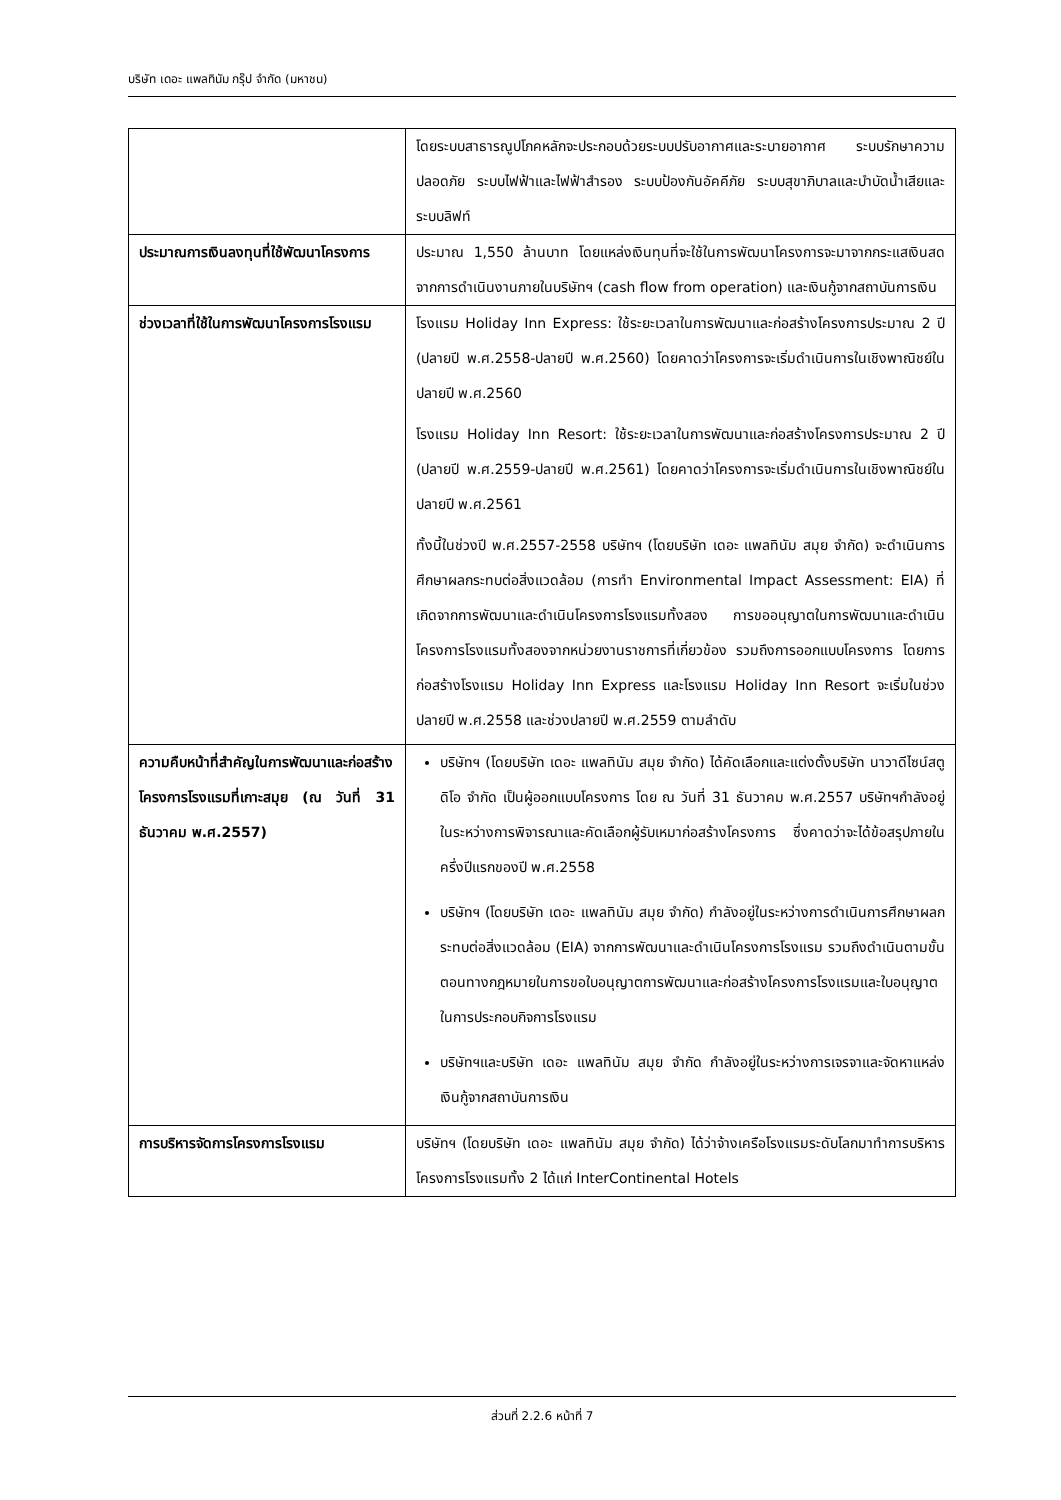บริษัท เดอะ แพลทินัม กรุ๊ป จำกัด (มหาชน)
| | โดยระบบสาธารณูปโภคหลักจะประกอบด้วยระบบปรับอากาศและระบายอากาศ ระบบรักษาความปลอดภัย ระบบไฟฟ้าและไฟฟ้าสำรอง ระบบป้องกันอัคคีภัย ระบบสุขาภิบาลและบำบัดน้ำเสียและระบบลิฟท์ |
| ประมาณการเงินลงทุนที่ใช้พัฒนาโครงการ | ประมาณ 1,550 ล้านบาท โดยแหล่งเงินทุนที่จะใช้ในการพัฒนาโครงการจะมาจากกระแสเงินสดจากการดำเนินงานภายในบริษัทฯ (cash flow from operation) และเงินกู้จากสถาบันการเงิน |
| ช่วงเวลาที่ใช้ในการพัฒนาโครงการโรงแรม | โรงแรม Holiday Inn Express: ใช้ระยะเวลาในการพัฒนาและก่อสร้างโครงการประมาณ 2 ปี (ปลายปี พ.ศ.2558-ปลายปี พ.ศ.2560) โดยคาดว่าโครงการจะเริ่มดำเนินการในเชิงพาณิชย์ในปลายปี พ.ศ.2560 โรงแรม Holiday Inn Resort: ใช้ระยะเวลาในการพัฒนาและก่อสร้างโครงการประมาณ 2 ปี (ปลายปี พ.ศ.2559-ปลายปี พ.ศ.2561) โดยคาดว่าโครงการจะเริ่มดำเนินการในเชิงพาณิชย์ในปลายปี พ.ศ.2561 ทั้งนี้ในช่วงปี พ.ศ.2557-2558 บริษัทฯ (โดยบริษัท เดอะ แพลทินัม สมุย จำกัด) จะดำเนินการศึกษาผลกระทบต่อสิ่งแวดล้อม (การทำ Environmental Impact Assessment: EIA) ที่เกิดจากการพัฒนาและดำเนินโครงการโรงแรมทั้งสอง การขออนุญาตในการพัฒนาและดำเนินโครงการโรงแรมทั้งสองจากหน่วยงานราชการที่เกี่ยวข้อง รวมถึงการออกแบบโครงการ โดยการก่อสร้างโรงแรม Holiday Inn Express และโรงแรม Holiday Inn Resort จะเริ่มในช่วงปลายปี พ.ศ.2558 และช่วงปลายปี พ.ศ.2559 ตามลำดับ |
| ความคืบหน้าที่สำคัญในการพัฒนาและก่อสร้างโครงการโรงแรมที่เกาะสมุย (ณ วันที่ 31 ธันวาคม พ.ศ.2557) | บริษัทฯ (โดยบริษัท เดอะ แพลทินัม สมุย จำกัด) ได้คัดเลือกและแต่งตั้งบริษัท นาวาดีไซน์สตูดิโอ จำกัด เป็นผู้ออกแบบโครงการ โดย ณ วันที่ 31 ธันวาคม พ.ศ.2557 บริษัทฯกำลังอยู่ในระหว่างการพิจารณาและคัดเลือกผู้รับเหมาก่อสร้างโครงการ ซึ่งคาดว่าจะได้ข้อสรุปภายในครึ่งปีแรกของปี พ.ศ.2558 บริษัทฯ (โดยบริษัท เดอะ แพลทินัม สมุย จำกัด) กำลังอยู่ในระหว่างการดำเนินการศึกษาผลกระทบต่อสิ่งแวดล้อม (EIA) จากการพัฒนาและดำเนินโครงการโรงแรม รวมถึงดำเนินตามขั้นตอนทางกฎหมายในการขอใบอนุญาตการพัฒนาและก่อสร้างโครงการโรงแรมและใบอนุญาตในการประกอบกิจการโรงแรม บริษัทฯและบริษัท เดอะ แพลทินัม สมุย จำกัด กำลังอยู่ในระหว่างการเจรจาและจัดหาแหล่งเงินกู้จากสถาบันการเงิน |
| การบริหารจัดการโครงการโรงแรม | บริษัทฯ (โดยบริษัท เดอะ แพลทินัม สมุย จำกัด) ได้ว่าจ้างเครือโรงแรมระดับโลกมาทำการบริหารโครงการโรงแรมทั้ง 2 ได้แก่ InterContinental Hotels |
ส่วนที่ 2.2.6 หน้าที่ 7